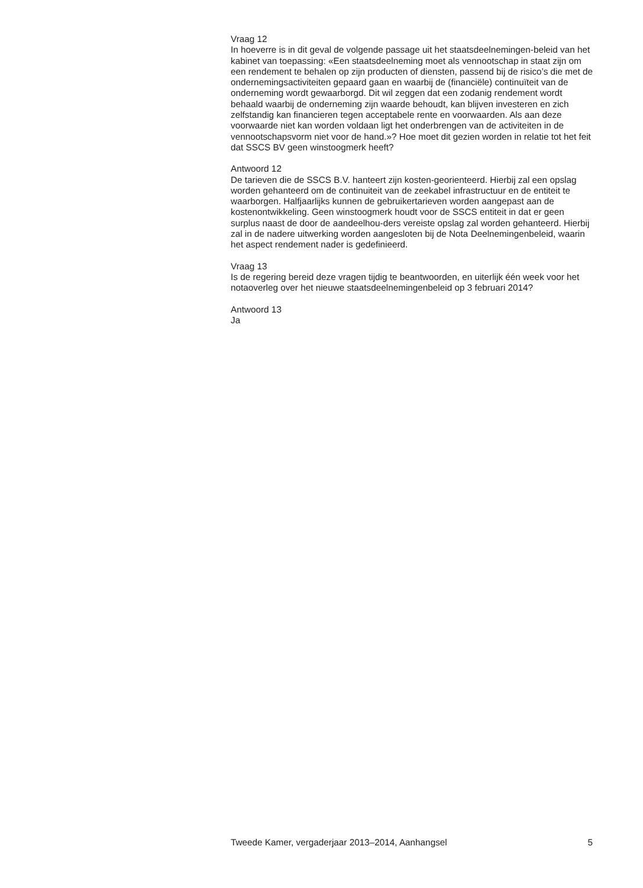Vraag 12
In hoeverre is in dit geval de volgende passage uit het staatsdeelnemingen-beleid van het kabinet van toepassing: «Een staatsdeelneming moet als vennootschap in staat zijn om een rendement te behalen op zijn producten of diensten, passend bij de risico’s die met de ondernemingsactiviteiten gepaard gaan en waarbij de (financiële) continuïteit van de onderneming wordt gewaarborgd. Dit wil zeggen dat een zodanig rendement wordt behaald waarbij de onderneming zijn waarde behoudt, kan blijven investeren en zich zelfstandig kan financieren tegen acceptabele rente en voorwaarden. Als aan deze voorwaarde niet kan worden voldaan ligt het onderbrengen van de activiteiten in de vennootschapsvorm niet voor de hand.»? Hoe moet dit gezien worden in relatie tot het feit dat SSCS BV geen winstoogmerk heeft?
Antwoord 12
De tarieven die de SSCS B.V. hanteert zijn kosten-georienteerd. Hierbij zal een opslag worden gehanteerd om de continuiteit van de zeekabel infrastructuur en de entiteit te waarborgen. Halfjaarlijks kunnen de gebruikertarieven worden aangepast aan de kostenontwikkeling. Geen winstoogmerk houdt voor de SSCS entiteit in dat er geen surplus naast de door de aandeelhou-ders vereiste opslag zal worden gehanteerd. Hierbij zal in de nadere uitwerking worden aangesloten bij de Nota Deelnemingenbeleid, waarin het aspect rendement nader is gedefinieerd.
Vraag 13
Is de regering bereid deze vragen tijdig te beantwoorden, en uiterlijk één week voor het notaoverleg over het nieuwe staatsdeelnemingenbeleid op 3 februari 2014?
Antwoord 13
Ja
Tweede Kamer, vergaderjaar 2013–2014, Aanhangsel 5